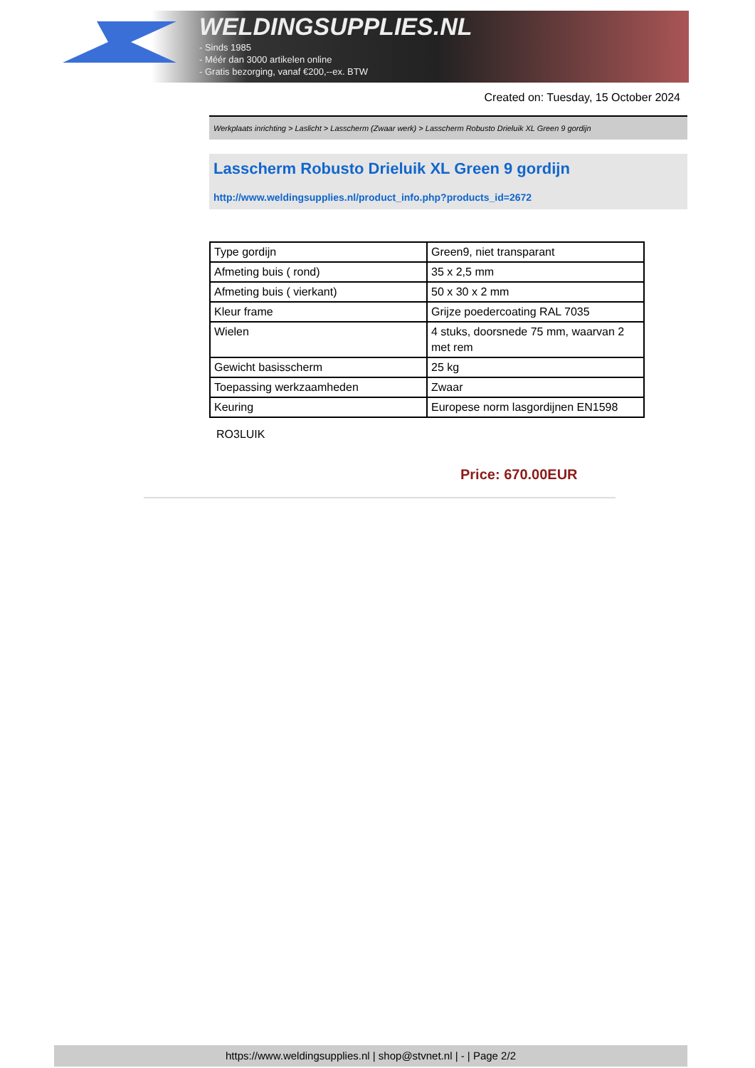WELDINGSUPPLIES.NL
- Sinds 1985
- Méér dan 3000 artikelen online
- Gratis bezorging, vanaf €200,--ex. BTW
Created on: Tuesday, 15 October 2024
Werkplaats inrichting > Laslicht > Lasscherm (Zwaar werk) > Lasscherm Robusto Drieluik XL Green 9 gordijn
Lasscherm Robusto Drieluik XL Green 9 gordijn
http://www.weldingsupplies.nl/product_info.php?products_id=2672
| Type gordijn | Green9, niet transparant |
| Afmeting buis ( rond) | 35 x 2,5 mm |
| Afmeting buis ( vierkant) | 50 x 30 x 2 mm |
| Kleur frame | Grijze poedercoating RAL 7035 |
| Wielen | 4 stuks, doorsnede 75 mm, waarvan 2 met rem |
| Gewicht basisscherm | 25 kg |
| Toepassing werkzaamheden | Zwaar |
| Keuring | Europese norm lasgordijnen EN1598 |
RO3LUIK
Price: 670.00EUR
https://www.weldingsupplies.nl | shop@stvnet.nl | - | Page 2/2